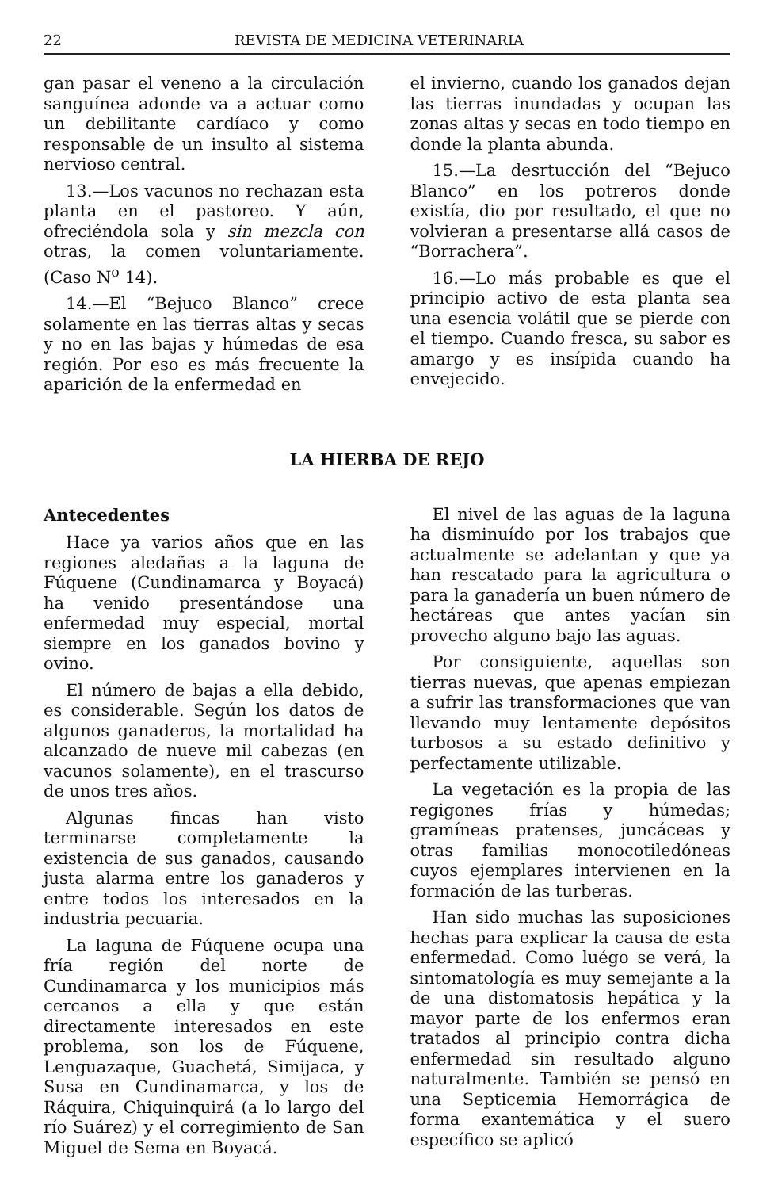22 REVISTA DE MEDICINA VETERINARIA
gan pasar el veneno a la circulación sanguínea adonde va a actuar como un debilitante cardíaco y como responsable de un insulto al sistema nervioso central.
13.—Los vacunos no rechazan esta planta en el pastoreo. Y aún, ofreciéndola sola y sin mezcla con otras, la comen voluntariamente. (Caso N<sup>o</sup> 14).
14.—El “Bejuco Blanco” crece solamente en las tierras altas y secas y no en las bajas y húmedas de esa región. Por eso es más frecuente la aparición de la enfermedad en
el invierno, cuando los ganados dejan las tierras inundadas y ocupan las zonas altas y secas en todo tiempo en donde la planta abunda.
15.—La desrtucción del “Bejuco Blanco” en los potreros donde existía, dio por resultado, el que no volvieran a presentarse allá casos de “Borrachera”.
16.—Lo más probable es que el principio activo de esta planta sea una esencia volátil que se pierde con el tiempo. Cuando fresca, su sabor es amargo y es insípida cuando ha envejecido.
LA HIERBA DE REJO
Antecedentes
Hace ya varios años que en las regiones aledañas a la laguna de Fúquene (Cundinamarca y Boyacá) ha venido presentándose una enfermedad muy especial, mortal siempre en los ganados bovino y ovino.
El número de bajas a ella debido, es considerable. Según los datos de algunos ganaderos, la mortalidad ha alcanzado de nueve mil cabezas (en vacunos solamente), en el trascurso de unos tres años.
Algunas fincas han visto terminarse completamente la existencia de sus ganados, causando justa alarma entre los ganaderos y entre todos los interesados en la industria pecuaria.
La laguna de Fúquene ocupa una fría región del norte de Cundinamarca y los municipios más cercanos a ella y que están directamente interesados en este problema, son los de Fúquene, Lenguazaque, Guachetá, Simijaca, y Susa en Cundinamarca, y los de Ráquira, Chiquinquirá (a lo largo del río Suárez) y el corregimiento de San Miguel de Sema en Boyacá.
El nivel de las aguas de la laguna ha disminuído por los trabajos que actualmente se adelantan y que ya han rescatado para la agricultura o para la ganadería un buen número de hectáreas que antes yacían sin provecho alguno bajo las aguas.
Por consiguiente, aquellas son tierras nuevas, que apenas empiezan a sufrir las transformaciones que van llevando muy lentamente depósitos turbosos a su estado definitivo y perfectamente utilizable.
La vegetación es la propia de las regigones frías y húmedas; gramíneas pratenses, juncáceas y otras familias monocotiledóneas cuyos ejemplares intervienen en la formación de las turberas.
Han sido muchas las suposiciones hechas para explicar la causa de esta enfermedad. Como luégo se verá, la sintomatología es muy semejante a la de una distomatosis hepática y la mayor parte de los enfermos eran tratados al principio contra dicha enfermedad sin resultado alguno naturalmente. También se pensó en una Septicemia Hemorrágica de forma exantemática y el suero específico se aplicó